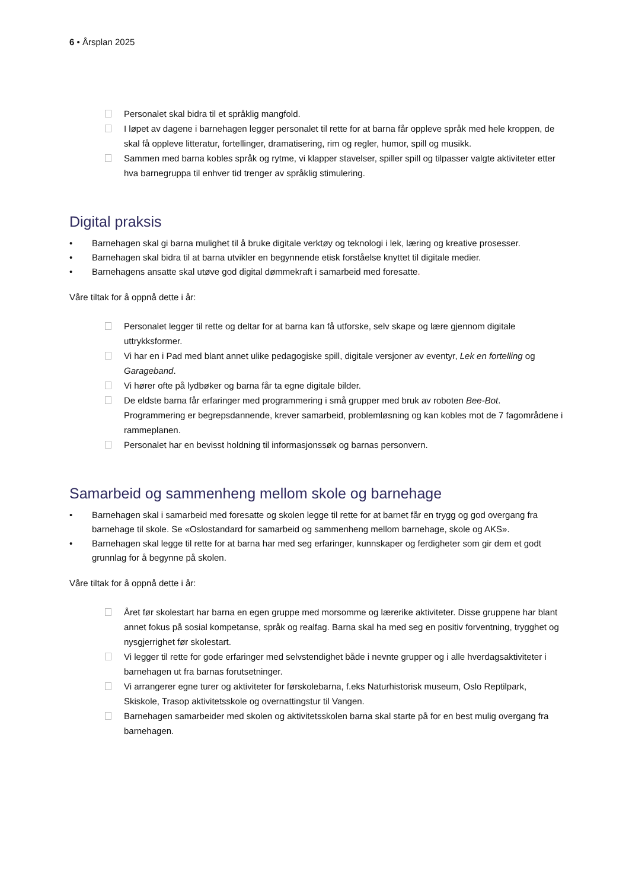6 • Årsplan 2025
Personalet skal bidra til et språklig mangfold.
I løpet av dagene i barnehagen legger personalet til rette for at barna får oppleve språk med hele kroppen, de skal få oppleve litteratur, fortellinger, dramatisering, rim og regler, humor, spill og musikk.
Sammen med barna kobles språk og rytme, vi klapper stavelser, spiller spill og tilpasser valgte aktiviteter etter hva barnegruppa til enhver tid trenger av språklig stimulering.
Digital praksis
• Barnehagen skal gi barna mulighet til å bruke digitale verktøy og teknologi i lek, læring og kreative prosesser.
• Barnehagen skal bidra til at barna utvikler en begynnende etisk forståelse knyttet til digitale medier.
• Barnehagens ansatte skal utøve god digital dømmekraft i samarbeid med foresatte.
Våre tiltak for å oppnå dette i år:
Personalet legger til rette og deltar for at barna kan få utforske, selv skape og lære gjennom digitale uttrykksformer.
Vi har en i Pad med blant annet ulike pedagogiske spill, digitale versjoner av eventyr, Lek en fortelling og Garageband.
Vi hører ofte på lydbøker og barna får ta egne digitale bilder.
De eldste barna får erfaringer med programmering i små grupper med bruk av roboten Bee-Bot. Programmering er begrepsdannende, krever samarbeid, problemløsning og kan kobles mot de 7 fagområdene i rammeplanen.
Personalet har en bevisst holdning til informasjonssøk og barnas personvern.
Samarbeid og sammenheng mellom skole og barnehage
• Barnehagen skal i samarbeid med foresatte og skolen legge til rette for at barnet får en trygg og god overgang fra barnehage til skole. Se «Oslostandard for samarbeid og sammenheng mellom barnehage, skole og AKS».
• Barnehagen skal legge til rette for at barna har med seg erfaringer, kunnskaper og ferdigheter som gir dem et godt grunnlag for å begynne på skolen.
Våre tiltak for å oppnå dette i år:
Året før skolestart har barna en egen gruppe med morsomme og lærerike aktiviteter. Disse gruppene har blant annet fokus på sosial kompetanse, språk og realfag. Barna skal ha med seg en positiv forventning, trygghet og nysgjerrighet før skolestart.
Vi legger til rette for gode erfaringer med selvstendighet både i nevnte grupper og i alle hverdagsaktiviteter i barnehagen ut fra barnas forutsetninger.
Vi arrangerer egne turer og aktiviteter for førskolebarna, f.eks Naturhistorisk museum, Oslo Reptilpark, Skiskole, Trasop aktivitetsskole og overnattingstur til Vangen.
Barnehagen samarbeider med skolen og aktivitetsskolen barna skal starte på for en best mulig overgang fra barnehagen.